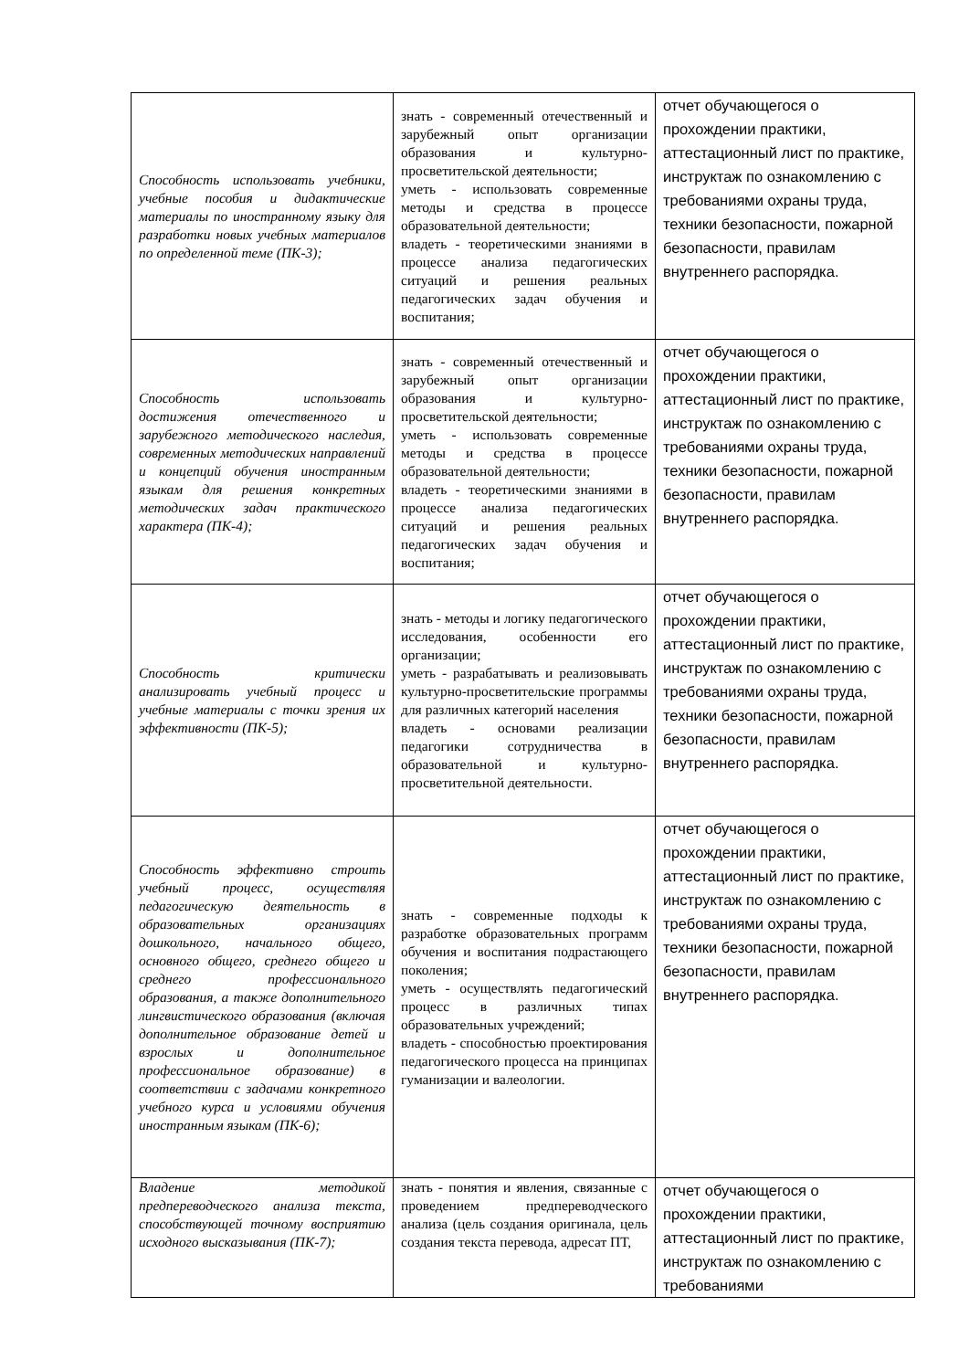| Способность использовать учебники, учебные пособия и дидактические материалы по иностранному языку для разработки новых учебных материалов по определенной теме (ПК-3); | знать - современный отечественный и зарубежный опыт организации образования и культурно-просветительской деятельности; уметь - использовать современные методы и средства в процессе образовательной деятельности; владеть - теоретическими знаниями в процессе анализа педагогических ситуаций и решения реальных педагогических задач обучения и воспитания; | отчет обучающегося о прохождении практики, аттестационный лист по практике, инструктаж по ознакомлению с требованиями охраны труда, техники безопасности, пожарной безопасности, правилам внутреннего распорядка. |
| Способность использовать достижения отечественного и зарубежного методического наследия, современных методических направлений и концепций обучения иностранным языкам для решения конкретных методических задач практического характера (ПК-4); | знать - современный отечественный и зарубежный опыт организации образования и культурно-просветительской деятельности; уметь - использовать современные методы и средства в процессе образовательной деятельности; владеть - теоретическими знаниями в процессе анализа педагогических ситуаций и решения реальных педагогических задач обучения и воспитания; | отчет обучающегося о прохождении практики, аттестационный лист по практике, инструктаж по ознакомлению с требованиями охраны труда, техники безопасности, пожарной безопасности, правилам внутреннего распорядка. |
| Способность критически анализировать учебный процесс и учебные материалы с точки зрения их эффективности (ПК-5); | знать - методы и логику педагогического исследования, особенности его организации; уметь - разрабатывать и реализовывать культурно-просветительские программы для различных категорий населения владеть - основами реализации педагогики сотрудничества в образовательной и культурно-просветительной деятельности. | отчет обучающегося о прохождении практики, аттестационный лист по практике, инструктаж по ознакомлению с требованиями охраны труда, техники безопасности, пожарной безопасности, правилам внутреннего распорядка. |
| Способность эффективно строить учебный процесс, осуществляя педагогическую деятельность в образовательных организациях дошкольного, начального общего, основного общего, среднего общего и среднего профессионального образования, а также дополнительного лингвистического образования (включая дополнительное образование детей и взрослых и дополнительное профессиональное образование) в соответствии с задачами конкретного учебного курса и условиями обучения иностранным языкам (ПК-6); | знать - современные подходы к разработке образовательных программ обучения и воспитания подрастающего поколения; уметь - осуществлять педагогический процесс в различных типах образовательных учреждений; владеть - способностью проектирования педагогического процесса на принципах гуманизации и валеологии. | отчет обучающегося о прохождении практики, аттестационный лист по практике, инструктаж по ознакомлению с требованиями охраны труда, техники безопасности, пожарной безопасности, правилам внутреннего распорядка. |
| Владение методикой предпереводческого анализа текста, способствующей точному восприятию исходного высказывания (ПК-7); | знать - понятия и явления, связанные с проведением предпереводческого анализа (цель создания оригинала, цель создания текста перевода, адресат ПТ, | отчет обучающегося о прохождении практики, аттестационный лист по практике, инструктаж по ознакомлению с требованиями |